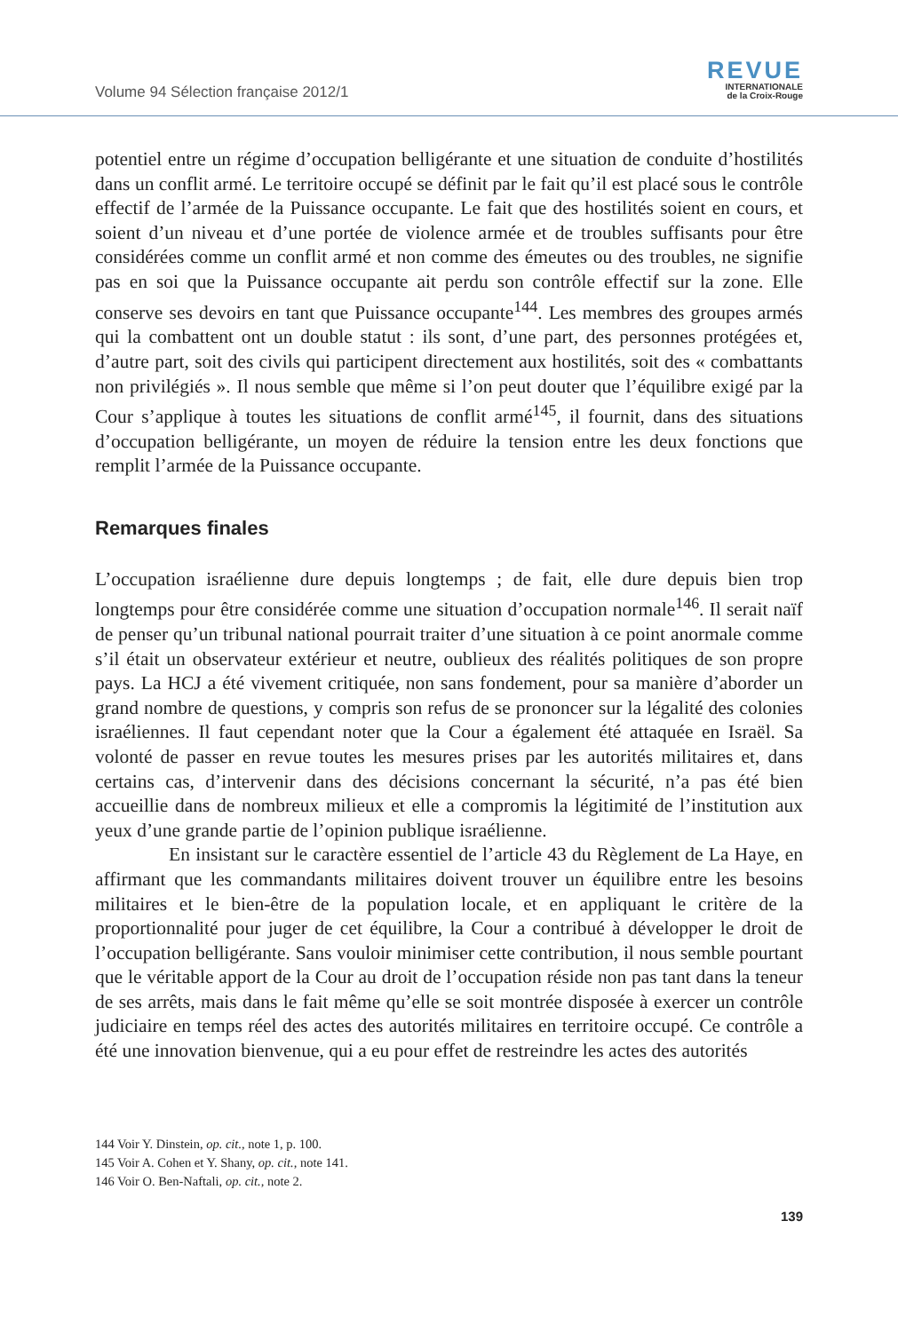Volume 94 Sélection française 2012/1
REVUE
INTERNATIONALE
de la Croix-Rouge
potentiel entre un régime d’occupation belligérante et une situation de conduite d’hostilités dans un conflit armé. Le territoire occupé se définit par le fait qu’il est placé sous le contrôle effectif de l’armée de la Puissance occupante. Le fait que des hostilités soient en cours, et soient d’un niveau et d’une portée de violence armée et de troubles suffisants pour être considérées comme un conflit armé et non comme des émeutes ou des troubles, ne signifie pas en soi que la Puissance occupante ait perdu son contrôle effectif sur la zone. Elle conserve ses devoirs en tant que Puissance occupante<sup>144</sup>. Les membres des groupes armés qui la combattent ont un double statut : ils sont, d’une part, des personnes protégées et, d’autre part, soit des civils qui participent directement aux hostilités, soit des « combattants non privilégiés ». Il nous semble que même si l’on peut douter que l’équilibre exigé par la Cour s’applique à toutes les situations de conflit armé<sup>145</sup>, il fournit, dans des situations d’occupation belligérante, un moyen de réduire la tension entre les deux fonctions que remplit l’armée de la Puissance occupante.
Remarques finales
L’occupation israélienne dure depuis longtemps ; de fait, elle dure depuis bien trop longtemps pour être considérée comme une situation d’occupation normale<sup>146</sup>. Il serait naïf de penser qu’un tribunal national pourrait traiter d’une situation à ce point anormale comme s’il était un observateur extérieur et neutre, oublieux des réalités politiques de son propre pays. La HCJ a été vivement critiquée, non sans fondement, pour sa manière d’aborder un grand nombre de questions, y compris son refus de se prononcer sur la légalité des colonies israéliennes. Il faut cependant noter que la Cour a également été attaquée en Israël. Sa volonté de passer en revue toutes les mesures prises par les autorités militaires et, dans certains cas, d’intervenir dans des décisions concernant la sécurité, n’a pas été bien accueillie dans de nombreux milieux et elle a compromis la légitimité de l’institution aux yeux d’une grande partie de l’opinion publique israélienne.
En insistant sur le caractère essentiel de l’article 43 du Règlement de La Haye, en affirmant que les commandants militaires doivent trouver un équilibre entre les besoins militaires et le bien-être de la population locale, et en appliquant le critère de la proportionnalité pour juger de cet équilibre, la Cour a contribué à développer le droit de l’occupation belligérante. Sans vouloir minimiser cette contribution, il nous semble pourtant que le véritable apport de la Cour au droit de l’occupation réside non pas tant dans la teneur de ses arrêts, mais dans le fait même qu’elle se soit montrée disposée à exercer un contrôle judiciaire en temps réel des actes des autorités militaires en territoire occupé. Ce contrôle a été une innovation bienvenue, qui a eu pour effet de restreindre les actes des autorités
144 Voir Y. Dinstein, op. cit., note 1, p. 100.
145 Voir A. Cohen et Y. Shany, op. cit., note 141.
146 Voir O. Ben-Naftali, op. cit., note 2.
139